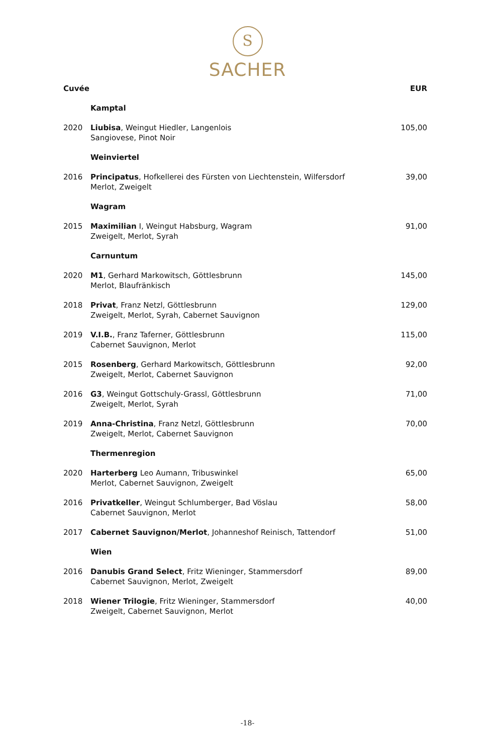S
SACHER
| Cuvée | | EUR |
| --- | --- | --- |
| | Kamptal | |
| 2020 | Liubisa , Weingut Hiedler, Langenlois Sangiovese, Pinot Noir | 105,00 |
| | Weinviertel | |
| 2016 | Principatus , Hofkellerei des Fürsten von Liechtenstein, Wilfersdorf Merlot, Zweigelt | 39,00 |
| | Wagram | |
| 2015 | Maximilian I, Weingut Habsburg, Wagram Zweigelt, Merlot, Syrah | 91,00 |
| | Carnuntum | |
| 2020 | M1 , Gerhard Markowitsch, Göttlesbrunn Merlot, Blaufränkisch | 145,00 |
| 2018 | Privat , Franz Netzl, Göttlesbrunn Zweigelt, Merlot, Syrah, Cabernet Sauvignon | 129,00 |
| 2019 | V.I.B. , Franz Taferner, Göttlesbrunn Cabernet Sauvignon, Merlot | 115,00 |
| 2015 | Rosenberg , Gerhard Markowitsch, Göttlesbrunn Zweigelt, Merlot, Cabernet Sauvignon | 92,00 |
| 2016 | G3 , Weingut Gottschuly-Grassl, Göttlesbrunn Zweigelt, Merlot, Syrah | 71,00 |
| 2019 | Anna-Christina , Franz Netzl, Göttlesbrunn Zweigelt, Merlot, Cabernet Sauvignon | 70,00 |
| | Thermenregion | |
| 2020 | Harterberg Leo Aumann, Tribuswinkel Merlot, Cabernet Sauvignon, Zweigelt | 65,00 |
| 2016 | Privatkeller , Weingut Schlumberger, Bad Vöslau Cabernet Sauvignon, Merlot | 58,00 |
| 2017 | Cabernet Sauvignon/Merlot , Johanneshof Reinisch, Tattendorf | 51,00 |
| | Wien | |
| 2016 | Danubis Grand Select , Fritz Wieninger, Stammersdorf Cabernet Sauvignon, Merlot, Zweigelt | 89,00 |
| 2018 | Wiener Trilogie , Fritz Wieninger, Stammersdorf Zweigelt, Cabernet Sauvignon, Merlot | 40,00 |
-18-